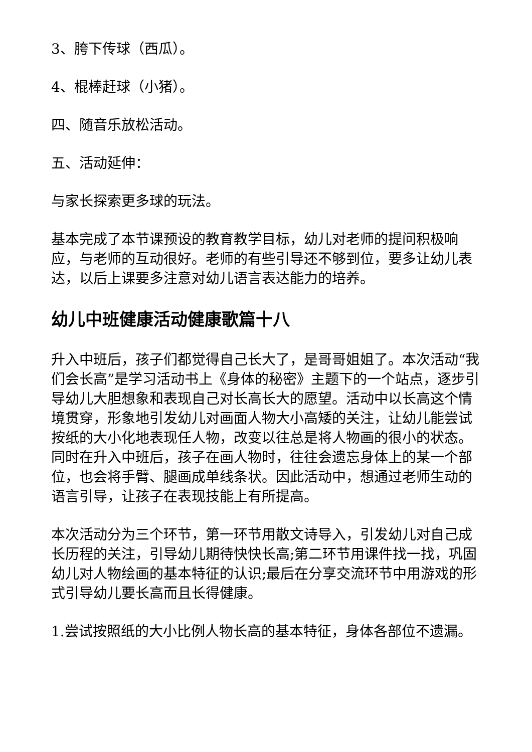3、胯下传球（西瓜）。
4、棍棒赶球（小猪）。
四、随音乐放松活动。
五、活动延伸：
与家长探索更多球的玩法。
基本完成了本节课预设的教育教学目标，幼儿对老师的提问积极响应，与老师的互动很好。老师的有些引导还不够到位，要多让幼儿表达，以后上课要多注意对幼儿语言表达能力的培养。
幼儿中班健康活动健康歌篇十八
升入中班后，孩子们都觉得自己长大了，是哥哥姐姐了。本次活动“我们会长高”是学习活动书上《身体的秘密》主题下的一个站点，逐步引导幼儿大胆想象和表现自己对长高长大的愿望。活动中以长高这个情境贯穿，形象地引发幼儿对画面人物大小高矮的关注，让幼儿能尝试按纸的大小化地表现任人物，改变以往总是将人物画的很小的状态。同时在升入中班后，孩子在画人物时，往往会遗忘身体上的某一个部位，也会将手臂、腿画成单线条状。因此活动中，想通过老师生动的语言引导，让孩子在表现技能上有所提高。
本次活动分为三个环节，第一环节用散文诗导入，引发幼儿对自己成长历程的关注，引导幼儿期待快快长高;第二环节用课件找一找，巩固幼儿对人物绘画的基本特征的认识;最后在分享交流环节中用游戏的形式引导幼儿要长高而且长得健康。
1.尝试按照纸的大小比例人物长高的基本特征，身体各部位不遗漏。